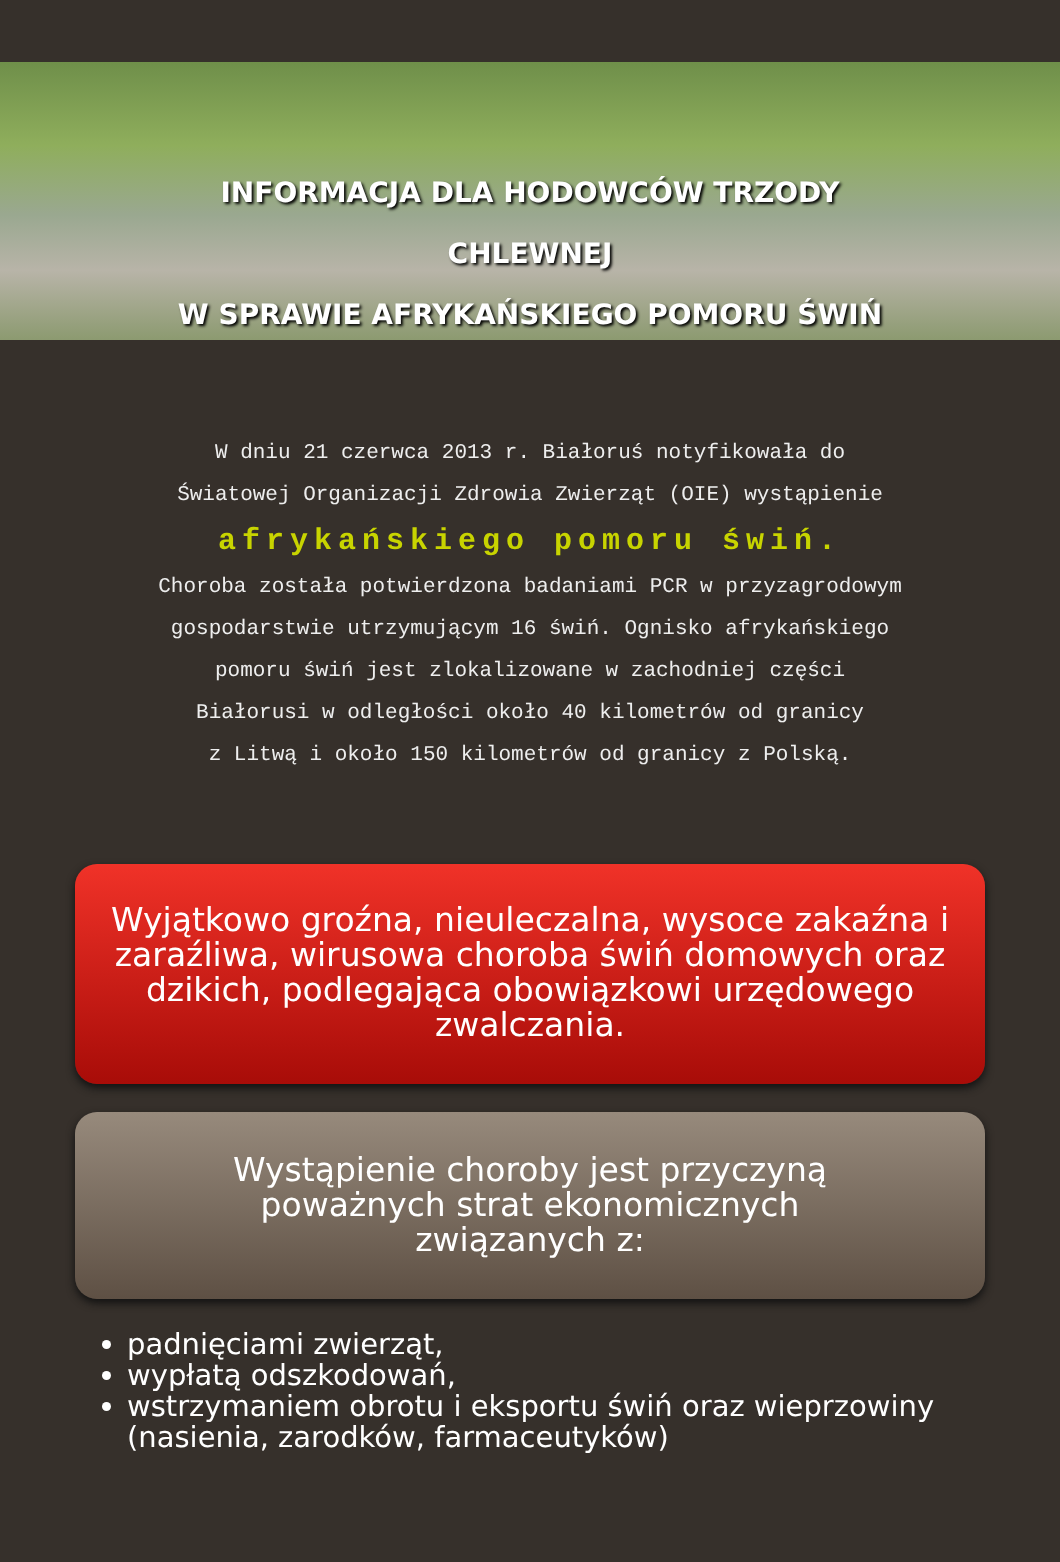INFORMACJA DLA HODOWCÓW TRZODY
CHLEWNEJ
W SPRAWIE AFRYKAŃSKIEGO POMORU ŚWIŃ
W dniu 21 czerwca 2013 r. Białoruś notyfikowała do
Światowej Organizacji Zdrowia Zwierząt (OIE) wystąpienie
afrykańskiego pomoru świń.
Choroba została potwierdzona badaniami PCR w przyzagrodowym
gospodarstwie utrzymującym 16 świń. Ognisko afrykańskiego
pomoru świń jest zlokalizowane w zachodniej części
Białorusi w odległości około 40 kilometrów od granicy
z Litwą i około 150 kilometrów od granicy z Polską.
Wyjątkowo groźna, nieuleczalna, wysoce zakaźna i zaraźliwa, wirusowa choroba świń domowych oraz dzikich, podlegająca obowiązkowi urzędowego zwalczania.
Wystąpienie choroby jest przyczyną
poważnych strat ekonomicznych
związanych z:
padnięciami zwierząt,
wypłatą odszkodowań,
wstrzymaniem obrotu i eksportu świń oraz wieprzowiny (nasienia, zarodków, farmaceutyków)